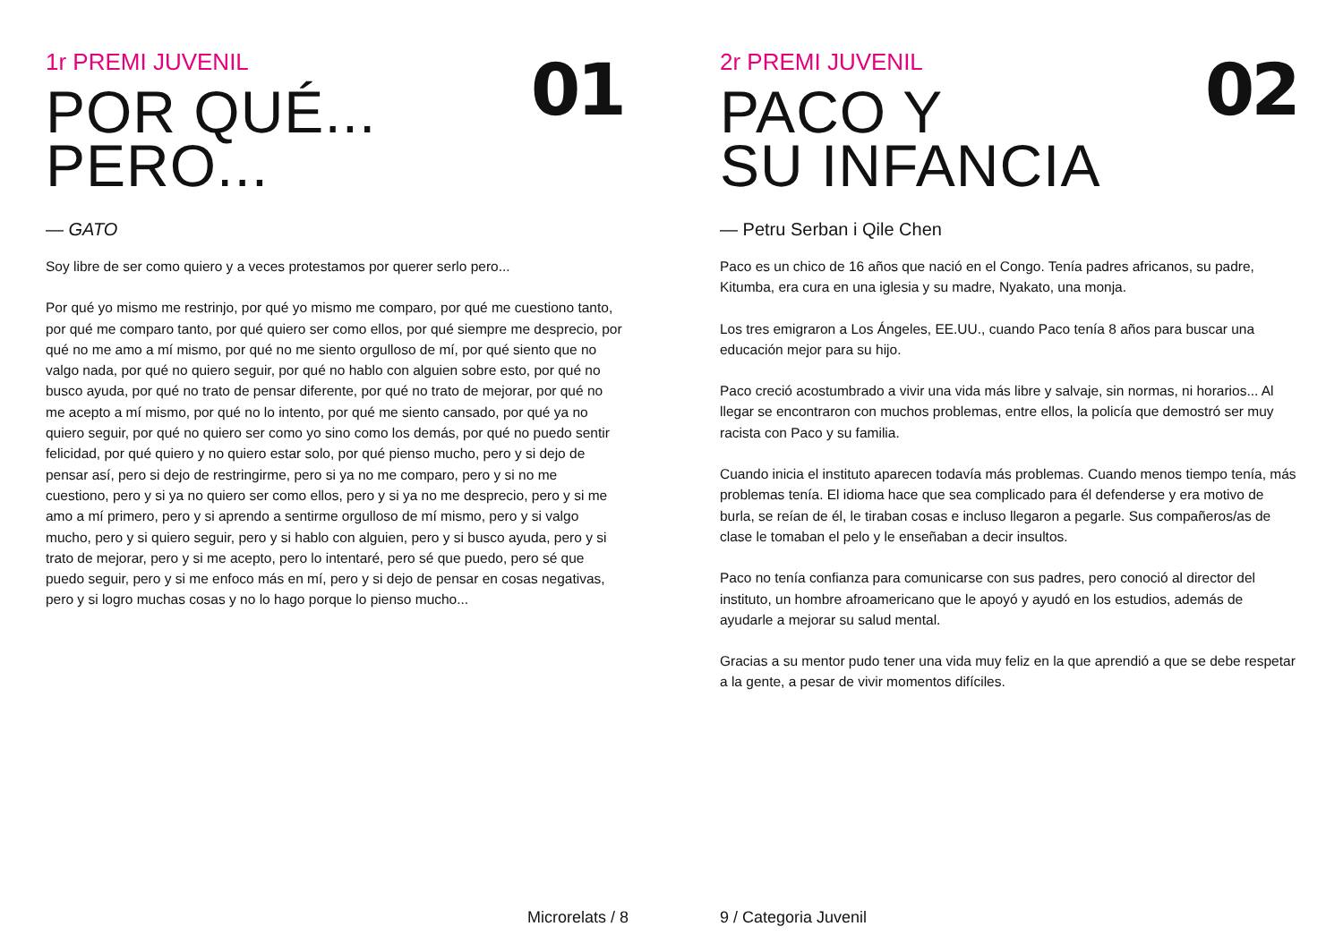01
1r PREMI JUVENIL
POR QUÉ...
PERO...
— GATO
Soy libre de ser como quiero y a veces protestamos por querer serlo pero...
Por qué yo mismo me restrinjo, por qué yo mismo me comparo, por qué me cuestiono tanto, por qué me comparo tanto, por qué quiero ser como ellos, por qué siempre me desprecio, por qué no me amo a mí mismo, por qué no me siento orgulloso de mí, por qué siento que no valgo nada, por qué no quiero seguir, por qué no hablo con alguien sobre esto, por qué no busco ayuda, por qué no trato de pensar diferente, por qué no trato de mejorar, por qué no me acepto a mí mismo, por qué no lo intento, por qué me siento cansado, por qué ya no quiero seguir, por qué no quiero ser como yo sino como los demás, por qué no puedo sentir felicidad, por qué quiero y no quiero estar solo, por qué pienso mucho, pero y si dejo de pensar así, pero si dejo de restringirme, pero si ya no me comparo, pero y si no me cuestiono, pero y si ya no quiero ser como ellos, pero y si ya no me desprecio, pero y si me amo a mí primero, pero y si aprendo a sentirme orgulloso de mí mismo, pero y si valgo mucho, pero y si quiero seguir, pero y si hablo con alguien, pero y si busco ayuda, pero y si trato de mejorar, pero y si me acepto, pero lo intentaré, pero sé que puedo, pero sé que puedo seguir, pero y si me enfoco más en mí, pero y si dejo de pensar en cosas negativas, pero y si logro muchas cosas y no lo hago porque lo pienso mucho...
Microrelats / 8
02
2r PREMI JUVENIL
PACO Y
SU INFANCIA
— Petru Serban i Qile Chen
Paco es un chico de 16 años que nació en el Congo. Tenía padres africanos, su padre, Kitumba, era cura en una iglesia y su madre, Nyakato, una monja.
Los tres emigraron a Los Ángeles, EE.UU., cuando Paco tenía 8 años para buscar una educación mejor para su hijo.
Paco creció acostumbrado a vivir una vida más libre y salvaje, sin normas, ni horarios... Al llegar se encontraron con muchos problemas, entre ellos, la policía que demostró ser muy racista con Paco y su familia.
Cuando inicia el instituto aparecen todavía más problemas. Cuando menos tiempo tenía, más problemas tenía. El idioma hace que sea complicado para él defenderse y era motivo de burla, se reían de él, le tiraban cosas e incluso llegaron a pegarle. Sus compañeros/as de clase le tomaban el pelo y le enseñaban a decir insultos.
Paco no tenía confianza para comunicarse con sus padres, pero conoció al director del instituto, un hombre afroamericano que le apoyó y ayudó en los estudios, además de ayudarle a mejorar su salud mental.
Gracias a su mentor pudo tener una vida muy feliz en la que aprendió a que se debe respetar a la gente, a pesar de vivir momentos difíciles.
9 / Categoria Juvenil